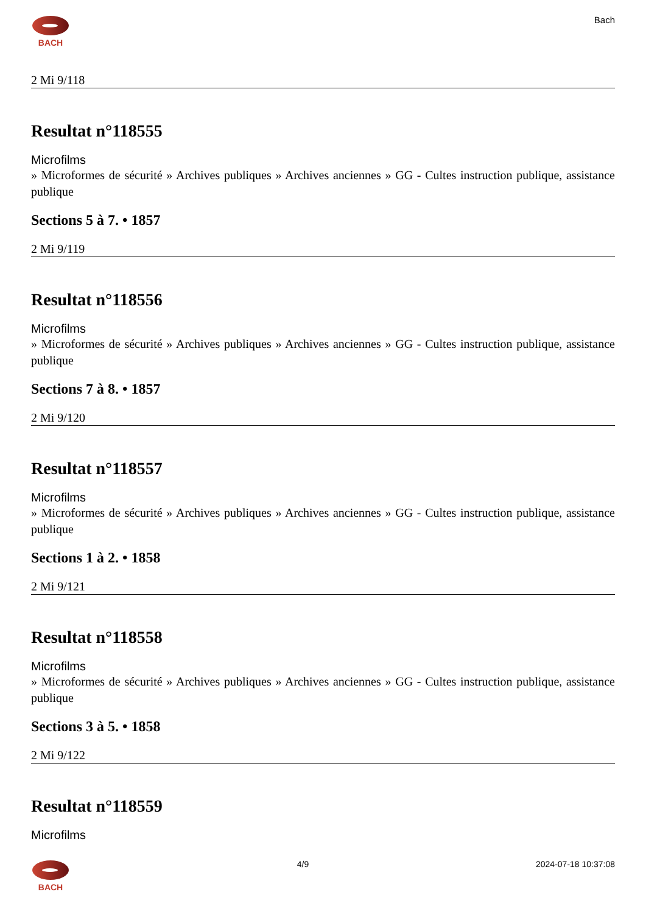BACH Bach
2 Mi 9/118
Resultat n°118555
Microfilms
» Microformes de sécurité » Archives publiques » Archives anciennes » GG - Cultes instruction publique, assistance publique
Sections 5 à 7. • 1857
2 Mi 9/119
Resultat n°118556
Microfilms
» Microformes de sécurité » Archives publiques » Archives anciennes » GG - Cultes instruction publique, assistance publique
Sections 7 à 8. • 1857
2 Mi 9/120
Resultat n°118557
Microfilms
» Microformes de sécurité » Archives publiques » Archives anciennes » GG - Cultes instruction publique, assistance publique
Sections 1 à 2. • 1858
2 Mi 9/121
Resultat n°118558
Microfilms
» Microformes de sécurité » Archives publiques » Archives anciennes » GG - Cultes instruction publique, assistance publique
Sections 3 à 5. • 1858
2 Mi 9/122
Resultat n°118559
Microfilms
BACH 4/9 2024-07-18 10:37:08